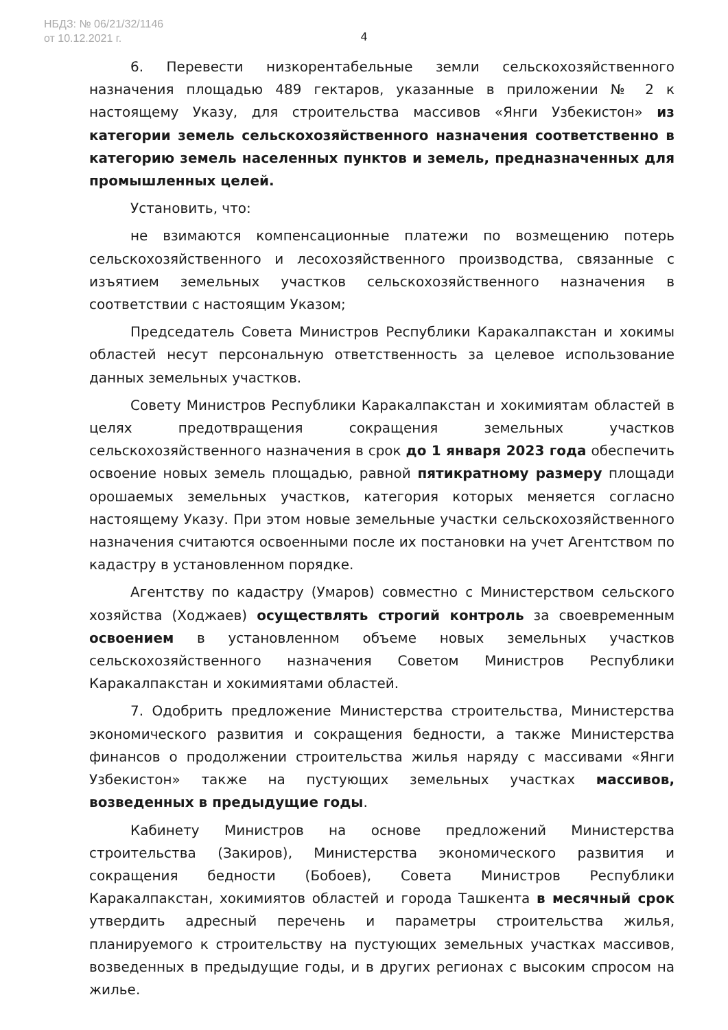НБДЗ: № 06/21/32/1146
от 10.12.2021 г.
4
6. Перевести низкорентабельные земли сельскохозяйственного назначения площадью 489 гектаров, указанные в приложении № 2 к настоящему Указу, для строительства массивов «Янги Узбекистон» из категории земель сельскохозяйственного назначения соответственно в категорию земель населенных пунктов и земель, предназначенных для промышленных целей.
Установить, что:
не взимаются компенсационные платежи по возмещению потерь сельскохозяйственного и лесохозяйственного производства, связанные с изъятием земельных участков сельскохозяйственного назначения в соответствии с настоящим Указом;
Председатель Совета Министров Республики Каракалпакстан и хокимы областей несут персональную ответственность за целевое использование данных земельных участков.
Совету Министров Республики Каракалпакстан и хокимиятам областей в целях предотвращения сокращения земельных участков сельскохозяйственного назначения в срок до 1 января 2023 года обеспечить освоение новых земель площадью, равной пятикратному размеру площади орошаемых земельных участков, категория которых меняется согласно настоящему Указу. При этом новые земельные участки сельскохозяйственного назначения считаются освоенными после их постановки на учет Агентством по кадастру в установленном порядке.
Агентству по кадастру (Умаров) совместно с Министерством сельского хозяйства (Ходжаев) осуществлять строгий контроль за своевременным освоением в установленном объеме новых земельных участков сельскохозяйственного назначения Советом Министров Республики Каракалпакстан и хокимиятами областей.
7. Одобрить предложение Министерства строительства, Министерства экономического развития и сокращения бедности, а также Министерства финансов о продолжении строительства жилья наряду с массивами «Янги Узбекистон» также на пустующих земельных участках массивов, возведенных в предыдущие годы.
Кабинету Министров на основе предложений Министерства строительства (Закиров), Министерства экономического развития и сокращения бедности (Бобоев), Совета Министров Республики Каракалпакстан, хокимиятов областей и города Ташкента в месячный срок утвердить адресный перечень и параметры строительства жилья, планируемого к строительству на пустующих земельных участках массивов, возведенных в предыдущие годы, и в других регионах с высоким спросом на жилье.